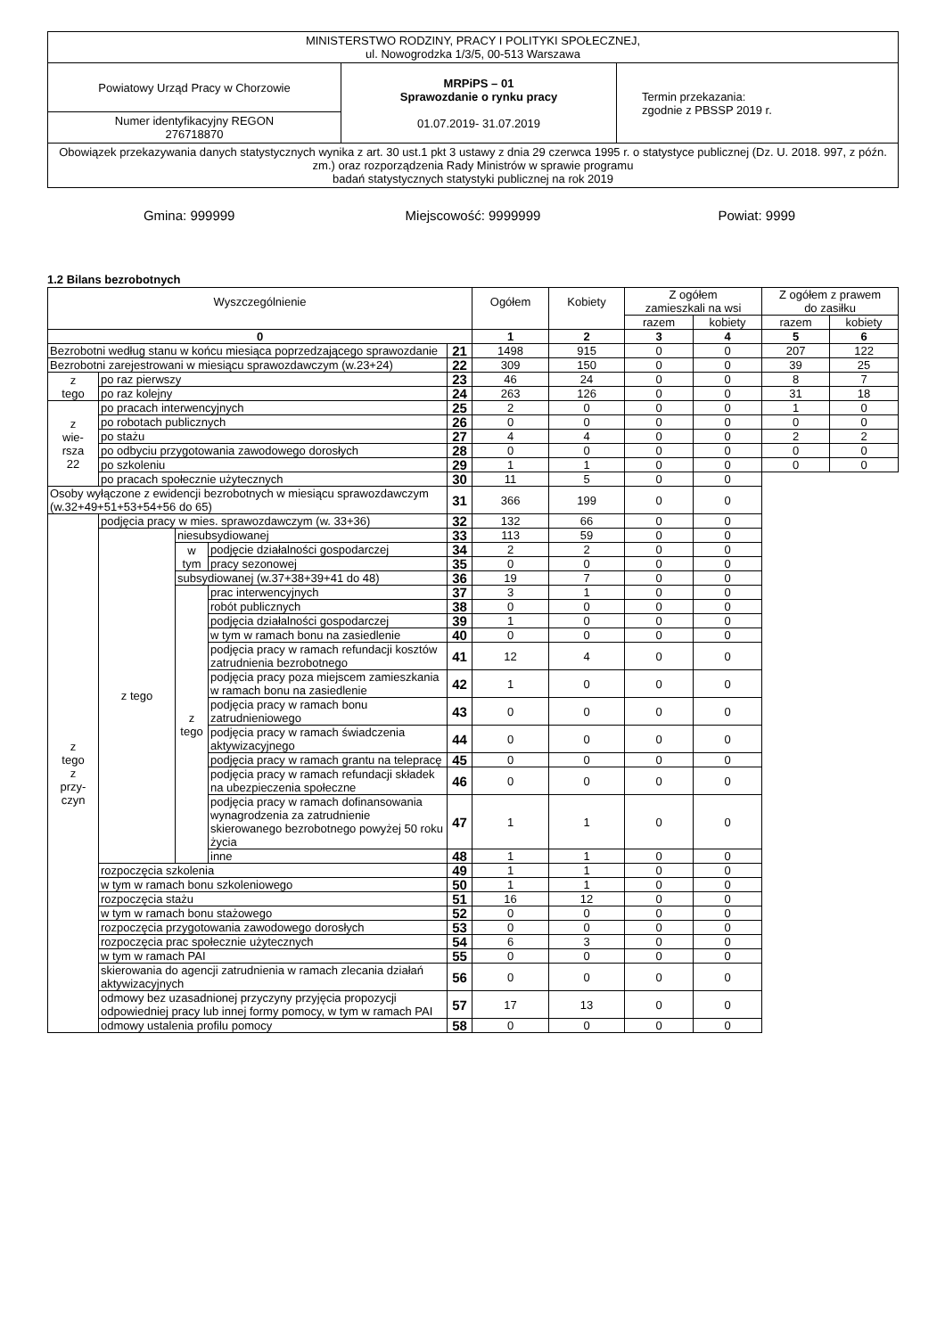| MINISTERSTWO RODZINY, PRACY I POLITYKI SPOŁECZNEJ, ul. Nowogrodzka 1/3/5, 00-513 Warszawa | | |
| Powiatowy Urząd Pracy w Chorzowie | MRPiPS – 01 Sprawozdanie o rynku pracy 01.07.2019- 31.07.2019 | Termin przekazania: zgodnie z PBSSP 2019 r. |
| Numer identyfikacyjny REGON 276718870 | | |
| Obowiązek przekazywania danych statystycznych wynika z art. 30 ust.1 pkt 3 ustawy z dnia 29 czerwca 1995 r. o statystyce publicznej (Dz. U. 2018. 997, z późn. zm.) oraz rozporządzenia Rady Ministrów w sprawie programu badań statystycznych statystyki publicznej na rok 2019 | | |
Gmina: 999999 Miejscowość: 9999999 Powiat: 9999
1.2 Bilans bezrobotnych
| Wyszczególnienie | | | | | Ogółem | Kobiety | Z ogółem zamieszkali na wsi | | Z ogółem z prawem do zasiłku | |
| | | | | | | | razem | kobiety | razem | kobiety |
| 0 | | | | | 1 | 2 | 3 | 4 | 5 | 6 |
| Bezrobotni według stanu w końcu miesiąca poprzedzającego sprawozdanie | | | | 21 | 1498 | 915 | 0 | 0 | 207 | 122 |
| Bezrobotni zarejestrowani w miesiącu sprawozdawczym (w.23+24) | | | | 22 | 309 | 150 | 0 | 0 | 39 | 25 |
| z tego | po raz pierwszy | | | 23 | 46 | 24 | 0 | 0 | 8 | 7 |
| | po raz kolejny | | | 24 | 263 | 126 | 0 | 0 | 31 | 18 |
| z wie- rsza 22 | po pracach interwencyjnych | | | 25 | 2 | 0 | 0 | 0 | 1 | 0 |
| | po robotach publicznych | | | 26 | 0 | 0 | 0 | 0 | 0 | 0 |
| | po stażu | | | 27 | 4 | 4 | 0 | 0 | 2 | 2 |
| | po odbyciu przygotowania zawodowego dorosłych | | | 28 | 0 | 0 | 0 | 0 | 0 | 0 |
| | po szkoleniu | | | 29 | 1 | 1 | 0 | 0 | 0 | 0 |
| | po pracach społecznie użytecznych | | | 30 | 11 | 5 | 0 | 0 | | |
| Osoby wyłączone z ewidencji bezrobotnych w miesiącu sprawozdawczym (w.32+49+51+53+54+56 do 65) | | | | 31 | 366 | 199 | 0 | 0 | | |
| z tego z przy- czyn | podjęcia pracy w mies. sprawozdawczym (w. 33+36) | | | 32 | 132 | 66 | 0 | 0 | | |
| | z tego | niesubsydiowanej | | 33 | 113 | 59 | 0 | 0 | | |
| | | w tym | podjęcie działalności gospodarczej | 34 | 2 | 2 | 0 | 0 | | |
| | | | pracy sezonowej | 35 | 0 | 0 | 0 | 0 | | |
| | | subsydiowanej (w.37+38+39+41 do 48) | | 36 | 19 | 7 | 0 | 0 | | |
| | | z tego | prac interwencyjnych | 37 | 3 | 1 | 0 | 0 | | |
| | | | robót publicznych | 38 | 0 | 0 | 0 | 0 | | |
| | | | podjęcia działalności gospodarczej | 39 | 1 | 0 | 0 | 0 | | |
| | | | w tym w ramach bonu na zasiedlenie | 40 | 0 | 0 | 0 | 0 | | |
| | | | podjęcia pracy w ramach refundacji kosztów zatrudnienia bezrobotnego | 41 | 12 | 4 | 0 | 0 | | |
| | | | podjęcia pracy poza miejscem zamieszkania w ramach bonu na zasiedlenie | 42 | 1 | 0 | 0 | 0 | | |
| | | | podjęcia pracy w ramach bonu zatrudnieniowego | 43 | 0 | 0 | 0 | 0 | | |
| | | | podjęcia pracy w ramach świadczenia aktywizacyjnego | 44 | 0 | 0 | 0 | 0 | | |
| | | | podjęcia pracy w ramach grantu na telepracę | 45 | 0 | 0 | 0 | 0 | | |
| | | | podjęcia pracy w ramach refundacji składek na ubezpieczenia społeczne | 46 | 0 | 0 | 0 | 0 | | |
| | | | podjęcia pracy w ramach dofinansowania wynagrodzenia za zatrudnienie skierowanego bezrobotnego powyżej 50 roku życia | 47 | 1 | 1 | 0 | 0 | | |
| | | | inne | 48 | 1 | 1 | 0 | 0 | | |
| | rozpoczęcia szkolenia | | | 49 | 1 | 1 | 0 | 0 | | |
| | w tym w ramach bonu szkoleniowego | | | 50 | 1 | 1 | 0 | 0 | | |
| | rozpoczęcia stażu | | | 51 | 16 | 12 | 0 | 0 | | |
| | w tym w ramach bonu stażowego | | | 52 | 0 | 0 | 0 | 0 | | |
| | rozpoczęcia przygotowania zawodowego dorosłych | | | 53 | 0 | 0 | 0 | 0 | | |
| | rozpoczęcia prac społecznie użytecznych | | | 54 | 6 | 3 | 0 | 0 | | |
| | w tym w ramach PAI | | | 55 | 0 | 0 | 0 | 0 | | |
| | skierowania do agencji zatrudnienia w ramach zlecania działań aktywizacyjnych | | | 56 | 0 | 0 | 0 | 0 | | |
| | odmowy bez uzasadnionej przyczyny przyjęcia propozycji odpowiedniej pracy lub innej formy pomocy, w tym w ramach PAI | | | 57 | 17 | 13 | 0 | 0 | | |
| | odmowy ustalenia profilu pomocy | | | 58 | 0 | 0 | 0 | 0 | | |